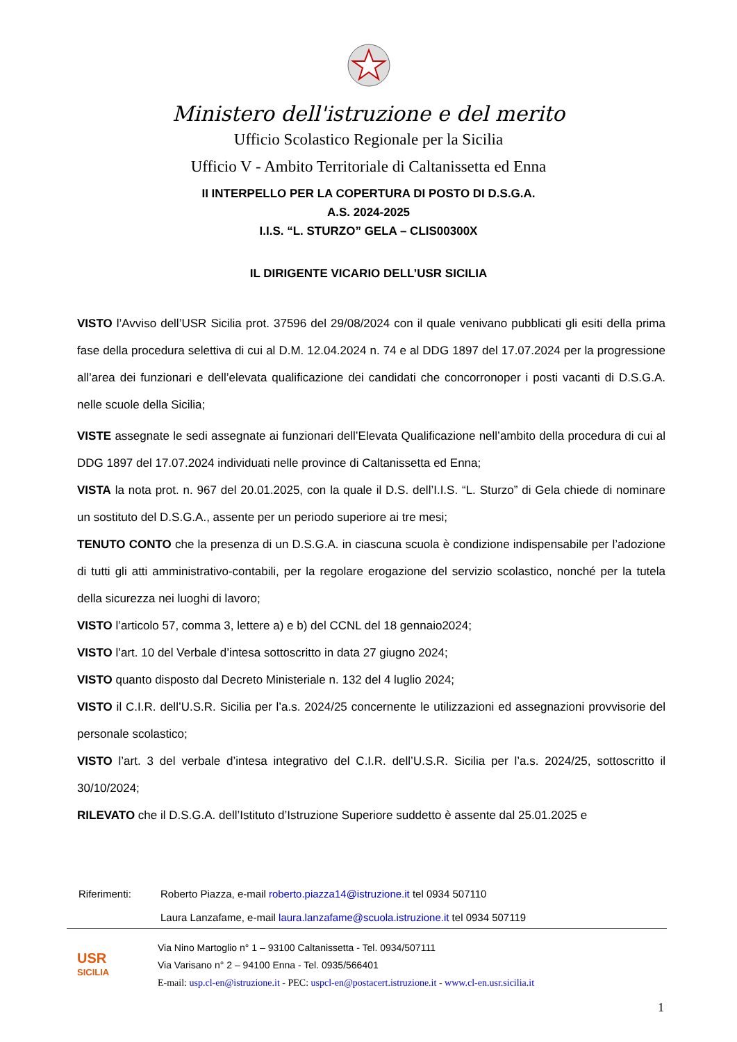Ministero dell'istruzione e del merito
Ufficio Scolastico Regionale per la Sicilia
Ufficio V - Ambito Territoriale di Caltanissetta ed Enna
II INTERPELLO PER LA COPERTURA DI POSTO DI D.S.G.A.
A.S. 2024-2025
I.I.S. “L. STURZO” GELA – CLIS00300X
IL DIRIGENTE VICARIO DELL’USR SICILIA
VISTO l’Avviso dell’USR Sicilia prot. 37596 del 29/08/2024 con il quale venivano pubblicati gli esiti della prima fase della procedura selettiva di cui al D.M. 12.04.2024 n. 74 e al DDG 1897 del 17.07.2024 per la progressione all’area dei funzionari e dell’elevata qualificazione dei candidati che concorronoper i posti vacanti di D.S.G.A. nelle scuole della Sicilia;
VISTE assegnate le sedi assegnate ai funzionari dell’Elevata Qualificazione nell’ambito della procedura di cui al DDG 1897 del 17.07.2024 individuati nelle province di Caltanissetta ed Enna;
VISTA la nota prot. n. 967 del 20.01.2025, con la quale il D.S. dell’I.I.S. “L. Sturzo” di Gela chiede di nominare un sostituto del D.S.G.A., assente per un periodo superiore ai tre mesi;
TENUTO CONTO che la presenza di un D.S.G.A. in ciascuna scuola è condizione indispensabile per l’adozione di tutti gli atti amministrativo-contabili, per la regolare erogazione del servizio scolastico, nonché per la tutela della sicurezza nei luoghi di lavoro;
VISTO l’articolo 57, comma 3, lettere a) e b) del CCNL del 18 gennaio2024;
VISTO l’art. 10 del Verbale d’intesa sottoscritto in data 27 giugno 2024;
VISTO quanto disposto dal Decreto Ministeriale n. 132 del 4 luglio 2024;
VISTO il C.I.R. dell’U.S.R. Sicilia per l’a.s. 2024/25 concernente le utilizzazioni ed assegnazioni provvisorie del personale scolastico;
VISTO l’art. 3 del verbale d’intesa integrativo del C.I.R. dell’U.S.R. Sicilia per l’a.s. 2024/25, sottoscritto il 30/10/2024;
RILEVATO che il D.S.G.A. dell’Istituto d’Istruzione Superiore suddetto è assente dal 25.01.2025 e
| Riferimenti: | Roberto Piazza, e-mail roberto.piazza14@istruzione.it tel 0934 507110 Laura Lanzafame, e-mail laura.lanzafame@scuola.istruzione.it tel 0934 507119 |
USR
SICILIA
Via Nino Martoglio n° 1 – 93100 Caltanissetta - Tel. 0934/507111
Via Varisano n° 2 – 94100 Enna - Tel. 0935/566401
E-mail: usp.cl-en@istruzione.it - PEC: uspcl-en@postacert.istruzione.it - www.cl-en.usr.sicilia.it
1